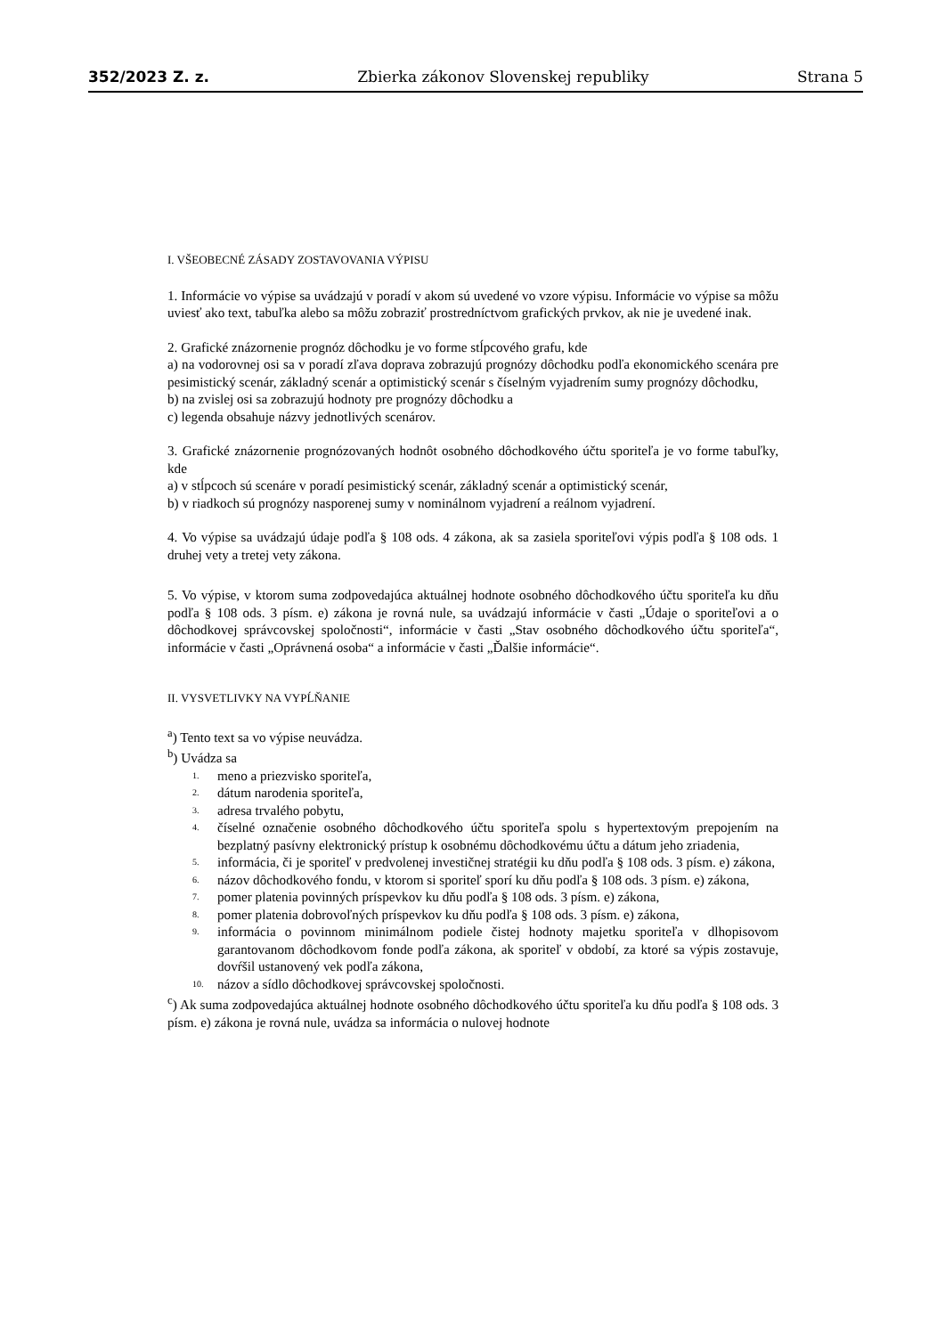352/2023 Z. z. Zbierka zákonov Slovenskej republiky Strana 5
I. VŠEOBECNÉ ZÁSADY ZOSTAVOVANIA VÝPISU
1. Informácie vo výpise sa uvádzajú v poradí v akom sú uvedené vo vzore výpisu. Informácie vo výpise sa môžu uviesť ako text, tabuľka alebo sa môžu zobraziť prostredníctvom grafických prvkov, ak nie je uvedené inak.
2. Grafické znázornenie prognóz dôchodku je vo forme stĺpcového grafu, kde
a) na vodorovnej osi sa v poradí zľava doprava zobrazujú prognózy dôchodku podľa ekonomického scenára pre pesimistický scenár, základný scenár a optimistický scenár s číselným vyjadrením sumy prognózy dôchodku,
b) na zvislej osi sa zobrazujú hodnoty pre prognózy dôchodku a
c) legenda obsahuje názvy jednotlivých scenárov.
3. Grafické znázornenie prognózovaných hodnôt osobného dôchodkového účtu sporiteľa je vo forme tabuľky, kde
a) v stĺpcoch sú scenáre v poradí pesimistický scenár, základný scenár a optimistický scenár,
b) v riadkoch sú prognózy nasporenej sumy v nominálnom vyjadrení a reálnom vyjadrení.
4. Vo výpise sa uvádzajú údaje podľa § 108 ods. 4 zákona, ak sa zasiela sporiteľovi výpis podľa § 108 ods. 1 druhej vety a tretej vety zákona.
5. Vo výpise, v ktorom suma zodpovedajúca aktuálnej hodnote osobného dôchodkového účtu sporiteľa ku dňu podľa § 108 ods. 3 písm. e) zákona je rovná nule, sa uvádzajú informácie v časti „Údaje o sporiteľovi a o dôchodkovej správcovskej spoločnosti“, informácie v časti „Stav osobného dôchodkového účtu sporiteľa“, informácie v časti „Oprávnená osoba“ a informácie v časti „Ďalšie informácie“.
II. VYSVETLIVKY NA VYPĹŇANIE
<sup>a</sup>) Tento text sa vo výpise neuvádza.
<sup>b</sup>) Uvádza sa
1.
meno a priezvisko sporiteľa,
2.
dátum narodenia sporiteľa,
3.
adresa trvalého pobytu,
4.
číselné označenie osobného dôchodkového účtu sporiteľa spolu s hypertextovým prepojením na bezplatný pasívny elektronický prístup k osobnému dôchodkovému účtu a dátum jeho zriadenia,
5.
informácia, či je sporiteľ v predvolenej investičnej stratégii ku dňu podľa § 108 ods. 3 písm. e) zákona,
6.
názov dôchodkového fondu, v ktorom si sporiteľ sporí ku dňu podľa § 108 ods. 3 písm. e) zákona,
7.
pomer platenia povinných príspevkov ku dňu podľa § 108 ods. 3 písm. e) zákona,
8.
pomer platenia dobrovoľných príspevkov ku dňu podľa § 108 ods. 3 písm. e) zákona,
9.
informácia o povinnom minimálnom podiele čistej hodnoty majetku sporiteľa v dlhopisovom garantovanom dôchodkovom fonde podľa zákona, ak sporiteľ v období, za ktoré sa výpis zostavuje, dovŕšil ustanovený vek podľa zákona,
10.
názov a sídlo dôchodkovej správcovskej spoločnosti.
<sup>c</sup>) Ak suma zodpovedajúca aktuálnej hodnote osobného dôchodkového účtu sporiteľa ku dňu podľa § 108 ods. 3 písm. e) zákona je rovná nule, uvádza sa informácia o nulovej hodnote